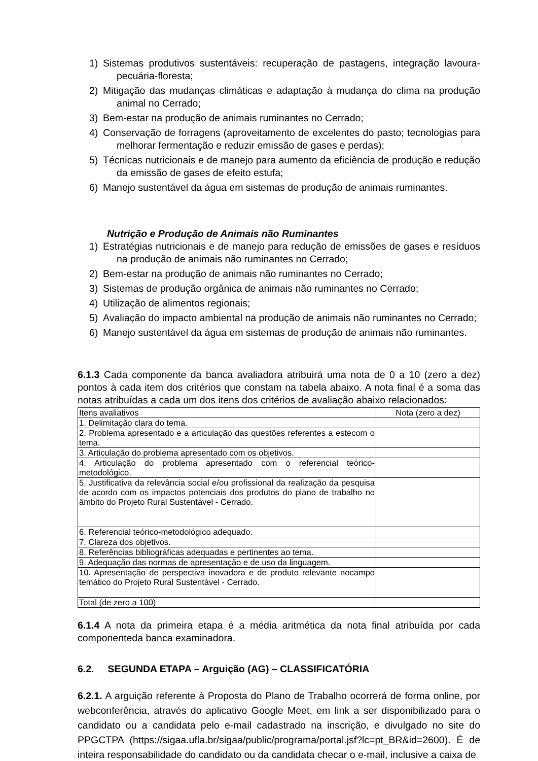1) Sistemas produtivos sustentáveis: recuperação de pastagens, integração lavoura-pecuária-floresta;
2) Mitigação das mudanças climáticas e adaptação à mudança do clima na produção animal no Cerrado;
3) Bem-estar na produção de animais ruminantes no Cerrado;
4) Conservação de forragens (aproveitamento de excelentes do pasto; tecnologias para melhorar fermentação e reduzir emissão de gases e perdas);
5) Técnicas nutricionais e de manejo para aumento da eficiência de produção e redução da emissão de gases de efeito estufa;
6) Manejo sustentável da água em sistemas de produção de animais ruminantes.
Nutrição e Produção de Animais não Ruminantes
1) Estratégias nutricionais e de manejo para redução de emissões de gases e resíduos na produção de animais não ruminantes no Cerrado;
2) Bem-estar na produção de animais não ruminantes no Cerrado;
3) Sistemas de produção orgânica de animais não ruminantes no Cerrado;
4) Utilização de alimentos regionais;
5) Avaliação do impacto ambiental na produção de animais não ruminantes no Cerrado;
6) Manejo sustentável da água em sistemas de produção de animais não ruminantes.
6.1.3 Cada componente da banca avaliadora atribuirá uma nota de 0 a 10 (zero a dez) pontos à cada item dos critérios que constam na tabela abaixo. A nota final é a soma das notas atribuídas a cada um dos itens dos critérios de avaliação abaixo relacionados:
| Itens avaliativos | Nota (zero a dez) |
| 1. Delimitação clara do tema. | |
| 2. Problema apresentado e a articulação das questões referentes a estecom o tema. | |
| 3. Articulação do problema apresentado com os objetivos. | |
| 4. Articulação do problema apresentado com o referencial teórico-metodológico. | |
| 5. Justificativa da relevância social e/ou profissional da realização da pesquisa de acordo com os impactos potenciais dos produtos do plano de trabalho no âmbito do Projeto Rural Sustentável - Cerrado. | |
| 6. Referencial teórico-metodológico adequado. | |
| 7. Clareza dos objetivos. | |
| 8. Referências bibliográficas adequadas e pertinentes ao tema. | |
| 9. Adequação das normas de apresentação e de uso da linguagem. | |
| 10. Apresentação de perspectiva inovadora e de produto relevante nocampo temático do Projeto Rural Sustentável - Cerrado. | |
| Total (de zero a 100) | |
6.1.4 A nota da primeira etapa é a média aritmética da nota final atribuída por cada componenteda banca examinadora.
6.2. SEGUNDA ETAPA – Arguição (AG) – CLASSIFICATÓRIA
6.2.1. A arguição referente à Proposta do Plano de Trabalho ocorrerá de forma online, por webconferência, através do aplicativo Google Meet, em link a ser disponibilizado para o candidato ou a candidata pelo e-mail cadastrado na inscrição, e divulgado no site do PPGCTPA (https://sigaa.ufla.br/sigaa/public/programa/portal.jsf?lc=pt_BR&id=2600). É de inteira responsabilidade do candidato ou da candidata checar o e-mail, inclusive a caixa de